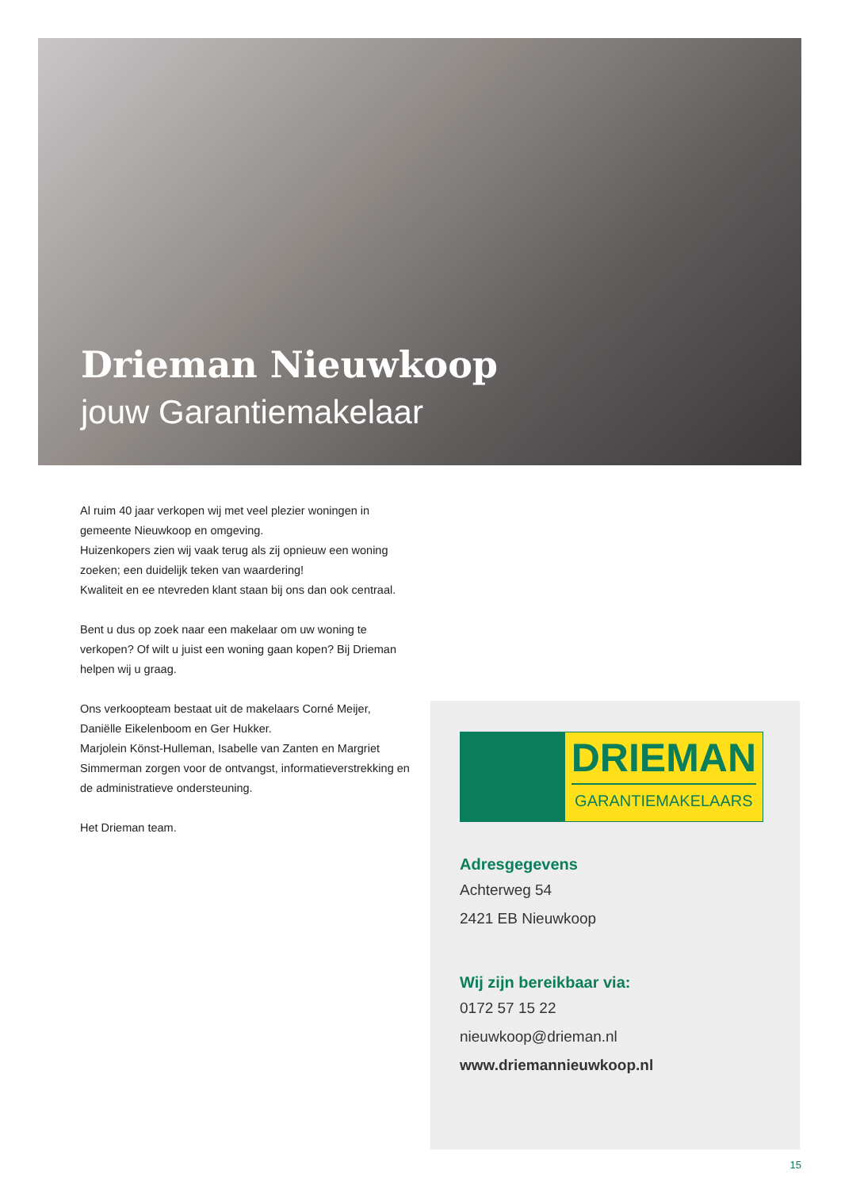Drieman Nieuwkoop
jouw Garantiemakelaar
Al ruim 40 jaar verkopen wij met veel plezier woningen in gemeente Nieuwkoop en omgeving.
Huizenkopers zien wij vaak terug als zij opnieuw een woning zoeken; een duidelijk teken van waardering!
Kwaliteit en ee ntevreden klant staan bij ons dan ook centraal.
Bent u dus op zoek naar een makelaar om uw woning te verkopen? Of wilt u juist een woning gaan kopen? Bij Drieman helpen wij u graag.
Ons verkoopteam bestaat uit de makelaars Corné Meijer, Daniëlle Eikelenboom en Ger Hukker.
Marjolein Könst-Hulleman, Isabelle van Zanten en Margriet Simmerman zorgen voor de ontvangst, informatieverstrekking en de administratieve ondersteuning.
Het Drieman team.
DRIEMAN
GARANTIEMAKELAARS
Adresgegevens
Achterweg 54
2421 EB Nieuwkoop
Wij zijn bereikbaar via:
0172 57 15 22
nieuwkoop@drieman.nl
www.driemannieuwkoop.nl
15